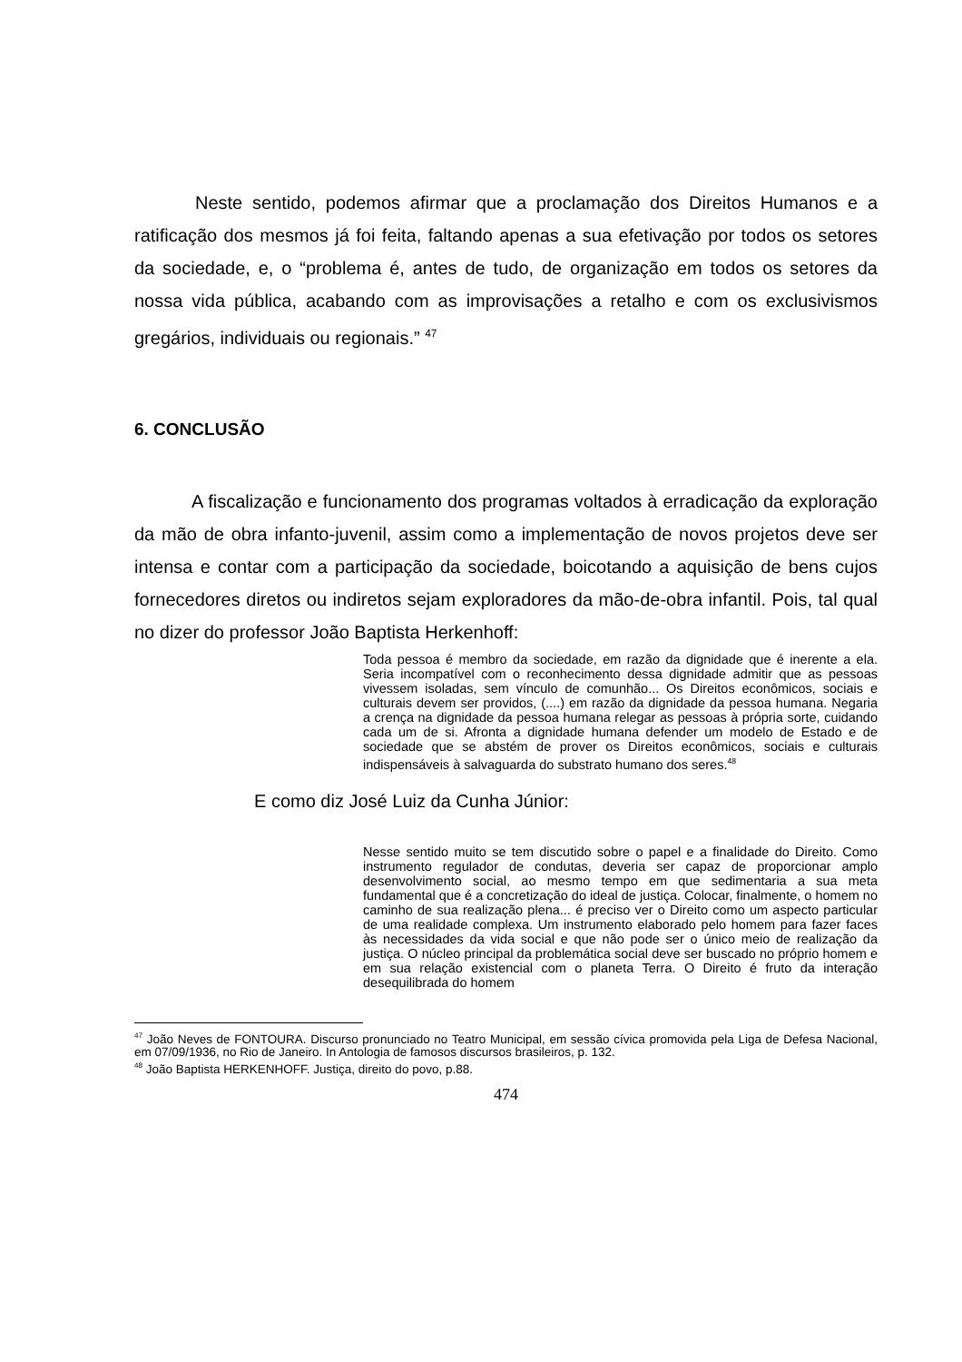Neste sentido, podemos afirmar que a proclamação dos Direitos Humanos e a ratificação dos mesmos já foi feita, faltando apenas a sua efetivação por todos os setores da sociedade, e, o “problema é, antes de tudo, de organização em todos os setores da nossa vida pública, acabando com as improvisações a retalho e com os exclusivismos gregários, individuais ou regionais.” <sup>47</sup>
6. CONCLUSÃO
A fiscalização e funcionamento dos programas voltados à erradicação da exploração da mão de obra infanto-juvenil, assim como a implementação de novos projetos deve ser intensa e contar com a participação da sociedade, boicotando a aquisição de bens cujos fornecedores diretos ou indiretos sejam exploradores da mão-de-obra infantil. Pois, tal qual no dizer do professor João Baptista Herkenhoff:
Toda pessoa é membro da sociedade, em razão da dignidade que é inerente a ela. Seria incompatível com o reconhecimento dessa dignidade admitir que as pessoas vivessem isoladas, sem vínculo de comunhão... Os Direitos econômicos, sociais e culturais devem ser providos, (....) em razão da dignidade da pessoa humana. Negaria a crença na dignidade da pessoa humana relegar as pessoas à própria sorte, cuidando cada um de si. Afronta a dignidade humana defender um modelo de Estado e de sociedade que se abstém de prover os Direitos econômicos, sociais e culturais indispensáveis à salvaguarda do substrato humano dos seres.<sup>48</sup>
E como diz José Luiz da Cunha Júnior:
Nesse sentido muito se tem discutido sobre o papel e a finalidade do Direito. Como instrumento regulador de condutas, deveria ser capaz de proporcionar amplo desenvolvimento social, ao mesmo tempo em que sedimentaria a sua meta fundamental que é a concretização do ideal de justiça. Colocar, finalmente, o homem no caminho de sua realização plena... é preciso ver o Direito como um aspecto particular de uma realidade complexa. Um instrumento elaborado pelo homem para fazer faces às necessidades da vida social e que não pode ser o único meio de realização da justiça. O núcleo principal da problemática social deve ser buscado no próprio homem e em sua relação existencial com o planeta Terra. O Direito é fruto da interação desequilibrada do homem
<sup>47</sup> João Neves de FONTOURA. Discurso pronunciado no Teatro Municipal, em sessão cívica promovida pela Liga de Defesa Nacional, em 07/09/1936, no Rio de Janeiro. In Antologia de famosos discursos brasileiros, p. 132.
<sup>48</sup> João Baptista HERKENHOFF. Justiça, direito do povo, p.88.
474